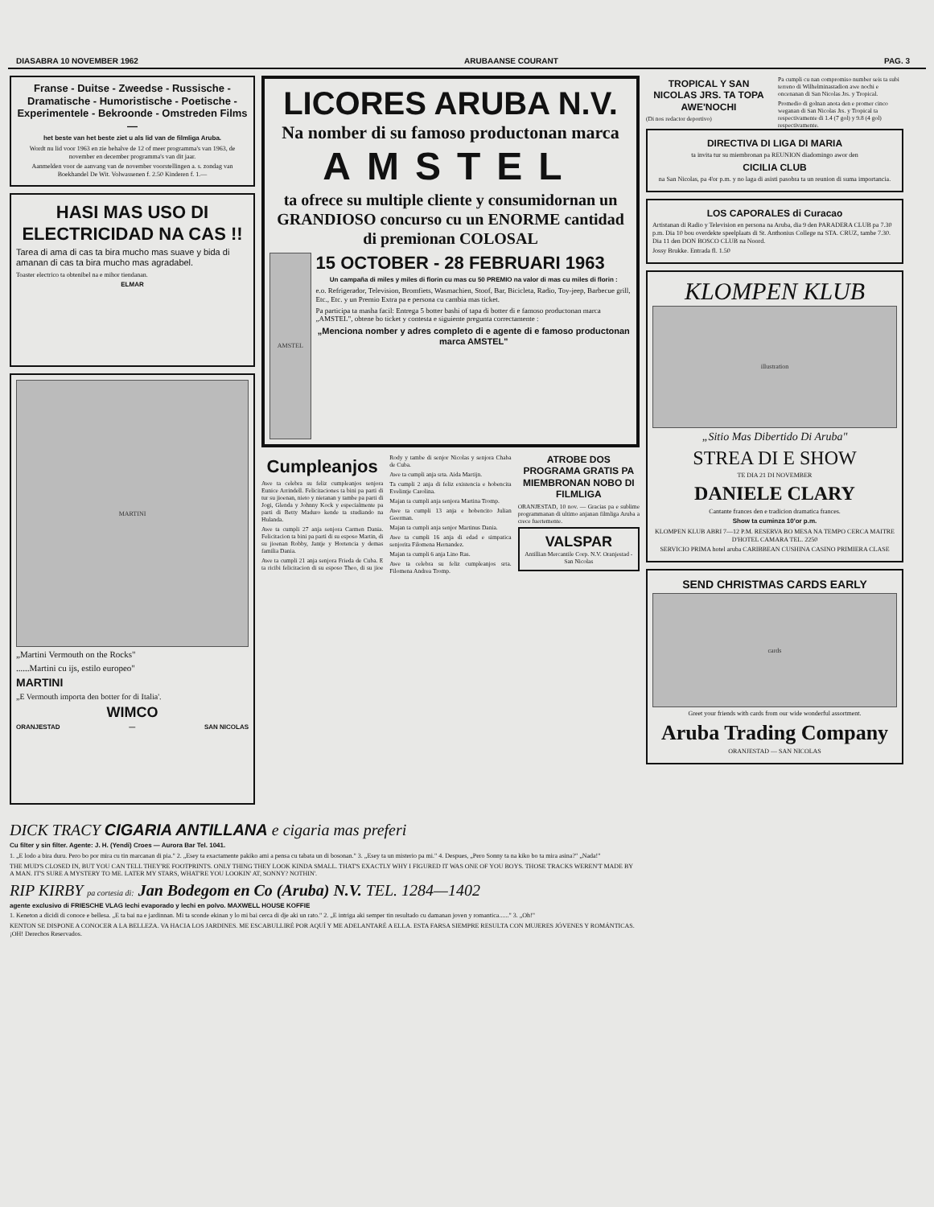DIASABRA 10 NOVEMBER 1962 ARUBAANSE COURANT PAG. 3
Franse - Duitse - Zweedse - Russische - Dramatische - Humoristische - Poetische - Experimentele - Bekroonde - Omstreden Films —
het beste van het beste ziet u als lid van de filmliga Aruba.
Wordt nu lid voor 1963 en zie behalve de 12 of meer programma's van 1963, de november en december programma's van dit jaar.
Aanmelden voor de aanvang van de november voorstellingen a. s. zondag van Boekhandel De Wit. Volwassenen f. 2.50 Kinderen f. 1.—
HASI MAS USO DI ELECTRICIDAD NA CAS !!
Tarea di ama di cas ta bira mucho mas suave y bida di amanan di cas ta bira mucho mas agradabel.
Toaster electrico ta obtenibel na e mihor tiendanan.
ELMAR
MARTINI
„Martini Vermouth on the Rocks"
......Martini cu ijs, estilo europeo"
MARTINI
„E Vermouth importa den botter for di Italia'.
WIMCO
ORANJESTAD — SAN NICOLAS
LICORES ARUBA N.V.
Na nomber di su famoso productonan marca
AMSTEL
ta ofrece su multiple cliente y consumidornan un GRANDIOSO concurso cu un ENORME cantidad di premionan COLOSAL
AMSTEL
15 OCTOBER - 28 FEBRUARI 1963
Un campaña di miles y miles di florin cu mas cu 50 PREMIO na valor di mas cu miles di florin :
e.o. Refrigerador, Television, Bromfiets, Wasmachien, Stoof, Bar, Bicicleta, Radio, Toy-jeep, Barbecue grill, Etc., Etc. y un Premio Extra pa e persona cu cambia mas ticket.
Pa participa ta masha facil: Entrega 5 botter bashi of tapa di botter di e famoso productonan marca „AMSTEL", obtene bo ticket y contesta e siguiente pregunta correctamente :
„Menciona nomber y adres completo di e agente di e famoso productonan marca AMSTEL"
Cumpleanjos
Awe ta celebra su feliz cumpleanjos senjora Eunice Arrindell. Felicitaciones ta bini pa parti di tur su jioenan, nieto y nietanan y tambe pa parti di Jogi, Glenda y Johnny Kock y especialmente pa parti di Betty Maduro kende ta studiando na Hulanda.
Awe ta cumpli 27 anja senjora Carmen Dania. Felicitacion ta bini pa parti di su esposo Martin, di su jioenan Robby, Jantje y Hortencia y demas familia Dania.
Awe ta cumpli 21 anja senjora Frieda de Cuba. E ta ricibi felicitacion di su esposo Theo, di su jioe Rody y tambe di senjor Nicolas y senjora Chaba de Cuba.
Awe ta cumpli anja srta. Aida Martijn.
Ta cumpli 2 anja di feliz existencia e hobencita Evelintje Carolina.
Majan ta cumpli anja senjora Martina Tromp.
Awe ta cumpli 13 anja e hobencito Julian Geerman.
Majan ta cumpli anja senjor Martinus Dania.
Awe ta cumpli 16 anja di edad e simpatica senjorita Filomena Hernandez.
Majan ta cumpli 6 anja Lino Ras.
Awe ta celebra su feliz cumpleanjos srta. Filomena Andrea Tromp.
ATROBE DOS PROGRAMA GRATIS PA MIEMBRONAN NOBO DI FILMLIGA
ORANJESTAD, 10 nov. — Gracias pa e sublime programmanan di ultimo anjanan filmliga Aruba a crece fuertemente.
VALSPAR
Antillian Mercantile Corp. N.V. Oranjestad - San Nicolas
TROPICAL Y SAN NICOLAS JRS. TA TOPA AWE'NOCHI
(Di nos redactor deportivo)
Pa cumpli cu nan compromiso number seis ta subi terreno di Wilhelminastadion awe nochi e oncenanan di San Nicolas Jrs. y Tropical.
Promedio di golnan anota den e promer cinco weganan di San Nicolas Jrs. y Tropical ta respectivamente di 1.4 (7 gol) y 9.8 (4 gol) respectivamente.
DIRECTIVA DI LIGA DI MARIA
ta invita tur su miembronan pa REUNION diadomingo awor den
CICILIA CLUB
na San Nicolas, pa 4'or p.m. y no laga di asisti pasobra ta un reunion di suma importancia.
LOS CAPORALES di Curacao
Artistanan di Radio y Television en persona na Aruba, dia 9 den PARADERA CLUB pa 7.30 p.m. Dia 10 bou overdekte speelplaats di St. Anthonius College na STA. CRUZ, tambe 7.30. Dia 11 den DON BOSCO CLUB na Noord.
Jossy Brukke. Entrada fl. 1.50
KLOMPEN KLUB
illustration
„Sitio Mas Dibertido Di Aruba"
STREA DI E SHOW
TE DIA 21 DI NOVEMBER
DANIELE CLARY
Cantante frances den e tradicion dramatica frances.
Show ta cuminza 10'or p.m.
KLOMPEN KLUB ABRI 7—12 P.M. RESERVA BO MESA NA TEMPO CERCA MAITRE D'HOTEL CAMARA TEL. 2250
SERVICIO PRIMA hotel aruba CARIBBEAN CUSHINA CASINO PRIMIERA CLASE
SEND CHRISTMAS CARDS EARLY
cards
Greet your friends with cards from our wide wonderful assortment.
Aruba Trading Company
ORANJESTAD — SAN NICOLAS
DICK TRACY CIGARIA ANTILLANA e cigaria mas preferi
Cu filter y sin filter. Agente: J. H. (Yendi) Croes — Aurora Bar Tel. 1041.
1. „E lodo a bira duru. Pero bo por mira cu tin marcanan di pia." 2. „Esey ta exactamente pakiko ami a pensa cu tabata un di bosonan." 3. „Esey ta un misterio pa mi." 4. Despues, „Pero Sonny ta na kiko bo ta mira asina?" „Nada!"
THE MUD'S CLOSED IN, BUT YOU CAN TELL THEY'RE FOOTPRINTS. ONLY THING THEY LOOK KINDA SMALL. THAT'S EXACTLY WHY I FIGURED IT WAS ONE OF YOU BOYS. THOSE TRACKS WEREN'T MADE BY A MAN. IT'S SURE A MYSTERY TO ME. LATER MY STARS, WHAT'RE YOU LOOKIN' AT, SONNY? NOTHIN'.
RIP KIRBY pa cortesia di: Jan Bodegom en Co (Aruba) N.V. TEL. 1284—1402
agente exclusivo di FRIESCHE VLAG lechi evaporado y lechi en polvo. MAXWELL HOUSE KOFFIE
1. Keneton a dicidi di conoce e bellesa. „E ta bai na e jardinnan. Mi ta sconde ekinan y lo mi bai cerca di dje aki un rato." 2. „E intriga aki semper tin resultado cu damanan joven y romantica......" 3. „Oh!"
KENTON SE DISPONE A CONOCER A LA BELLEZA. VA HACIA LOS JARDINES. ME ESCABULLIRÉ POR AQUÍ Y ME ADELANTARÉ A ELLA. ESTA FARSA SIEMPRE RESULTA CON MUJERES JÓVENES Y ROMÁNTICAS. ¡OH! Derechos Reservados.